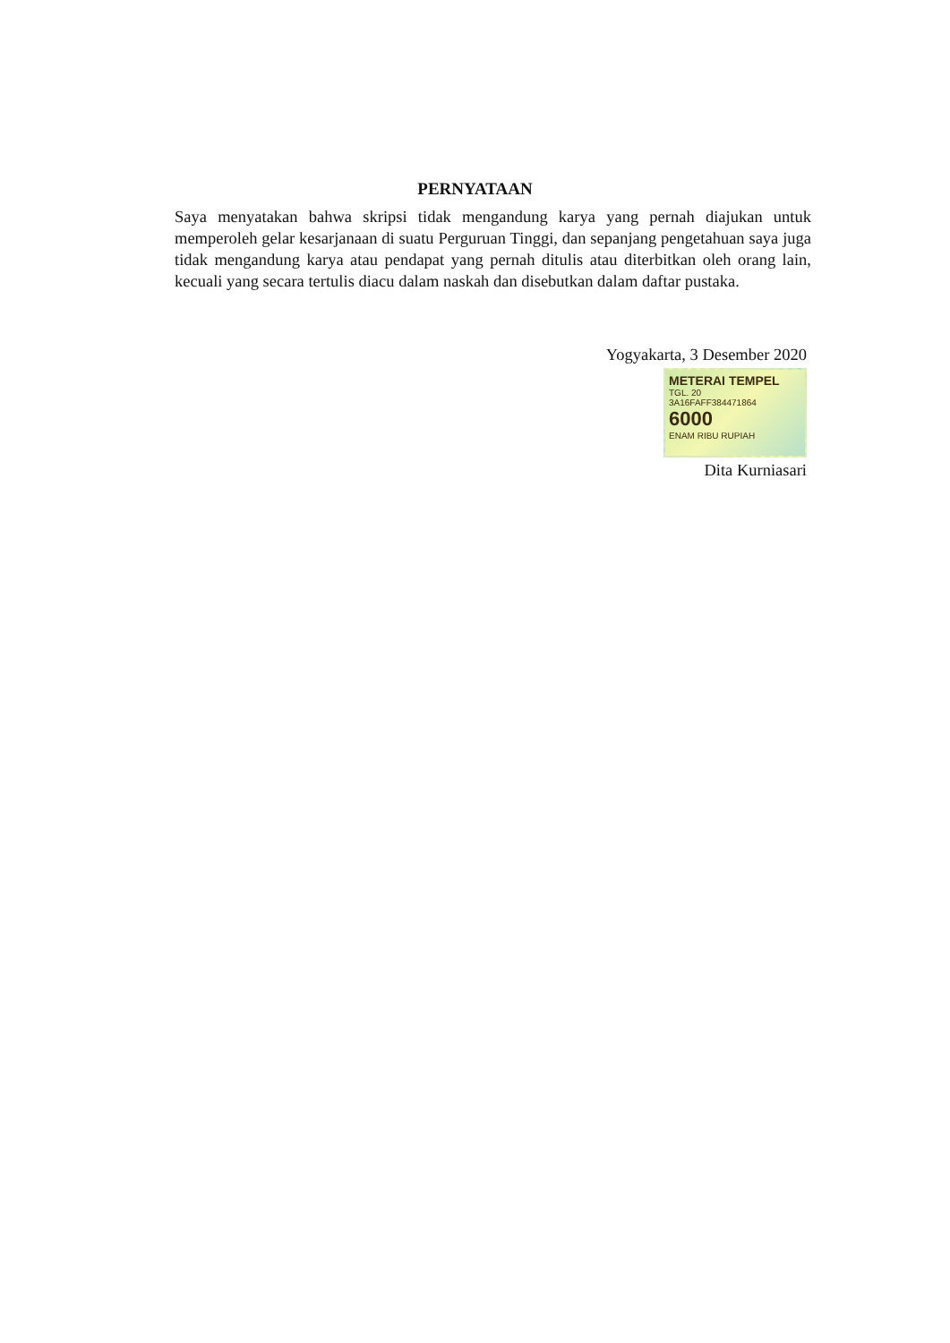PERNYATAAN
Saya menyatakan bahwa skripsi tidak mengandung karya yang pernah diajukan untuk memperoleh gelar kesarjanaan di suatu Perguruan Tinggi, dan sepanjang pengetahuan saya juga tidak mengandung karya atau pendapat yang pernah ditulis atau diterbitkan oleh orang lain, kecuali yang secara tertulis diacu dalam naskah dan disebutkan dalam daftar pustaka.
Yogyakarta, 3 Desember 2020
METERAI TEMPEL TGL. 20
3A16FAFF384471864
6000
ENAM RIBU RUPIAH
Dita Kurniasari